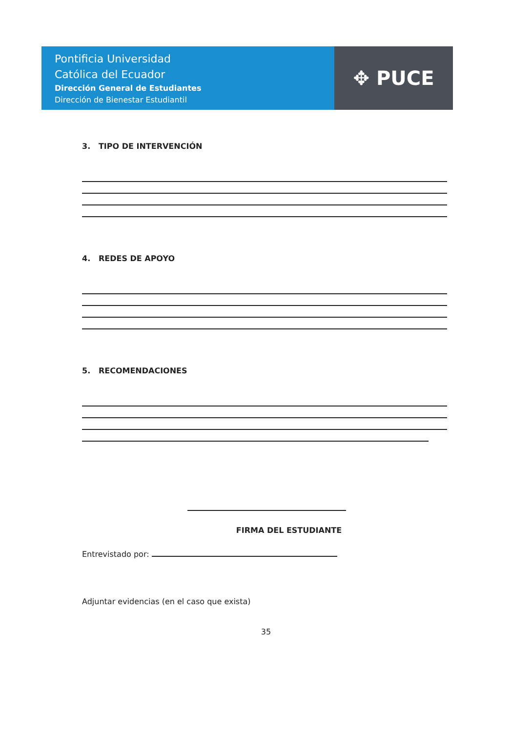Pontificia Universidad
Católica del Ecuador
Dirección General de Estudiantes
Dirección de Bienestar Estudiantil
✥ PUCE
3. TIPO DE INTERVENCIÓN
4. REDES DE APOYO
5. RECOMENDACIONES
FIRMA DEL ESTUDIANTE
Entrevistado por:
Adjuntar evidencias (en el caso que exista)
35